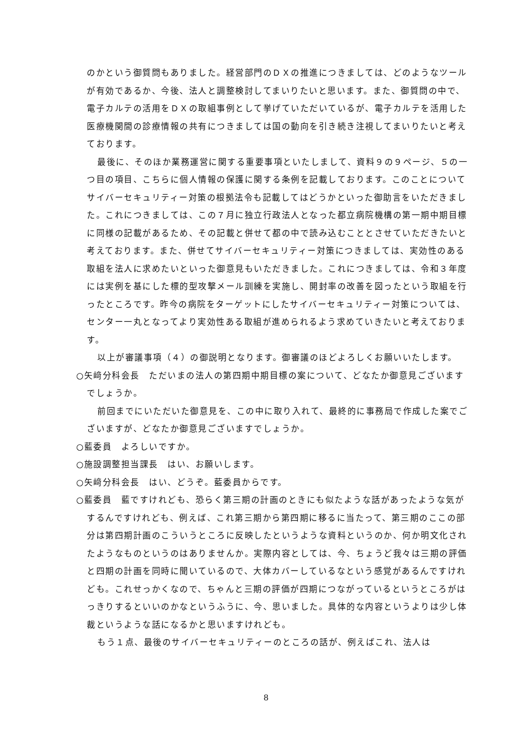のかという御質問もありました。経営部門のＤＸの推進につきましては、どのようなツールが有効であるか、今後、法人と調整検討してまいりたいと思います。また、御質問の中で、電子カルテの活用をＤＸの取組事例として挙げていただいているが、電子カルテを活用した医療機関間の診療情報の共有につきましては国の動向を引き続き注視してまいりたいと考えております。
最後に、そのほか業務運営に関する重要事項といたしまして、資料９の９ページ、５の一つ目の項目、こちらに個人情報の保護に関する条例を記載しております。このことについてサイバーセキュリティー対策の根拠法令も記載してはどうかといった御助言をいただきました。これにつきましては、この７月に独立行政法人となった都立病院機構の第一期中期目標に同様の記載があるため、その記載と併せて都の中で読み込むこととさせていただきたいと考えております。また、併せてサイバーセキュリティー対策につきましては、実効性のある取組を法人に求めたいといった御意見もいただきました。これにつきましては、令和３年度には実例を基にした標的型攻撃メール訓練を実施し、開封率の改善を図ったという取組を行ったところです。昨今の病院をターゲットにしたサイバーセキュリティー対策については、センター一丸となってより実効性ある取組が進められるよう求めていきたいと考えております。
以上が審議事項（４）の御説明となります。御審議のほどよろしくお願いいたします。
○矢﨑分科会長　ただいまの法人の第四期中期目標の案について、どなたか御意見ございますでしょうか。
前回までにいただいた御意見を、この中に取り入れて、最終的に事務局で作成した案でございますが、どなたか御意見ございますでしょうか。
○藍委員　よろしいですか。
○施設調整担当課長　はい、お願いします。
○矢﨑分科会長　はい、どうぞ。藍委員からです。
○藍委員　藍ですけれども、恐らく第三期の計画のときにも似たような話があったような気がするんですけれども、例えば、これ第三期から第四期に移るに当たって、第三期のここの部分は第四期計画のこういうところに反映したというような資料というのか、何か明文化されたようなものというのはありませんか。実際内容としては、今、ちょうど我々は三期の評価と四期の計画を同時に聞いているので、大体カバーしているなという感覚があるんですけれども。これせっかくなので、ちゃんと三期の評価が四期につながっているというところがはっきりするといいのかなというふうに、今、思いました。具体的な内容というよりは少し体裁というような話になるかと思いますけれども。
もう１点、最後のサイバーセキュリティーのところの話が、例えばこれ、法人は
8